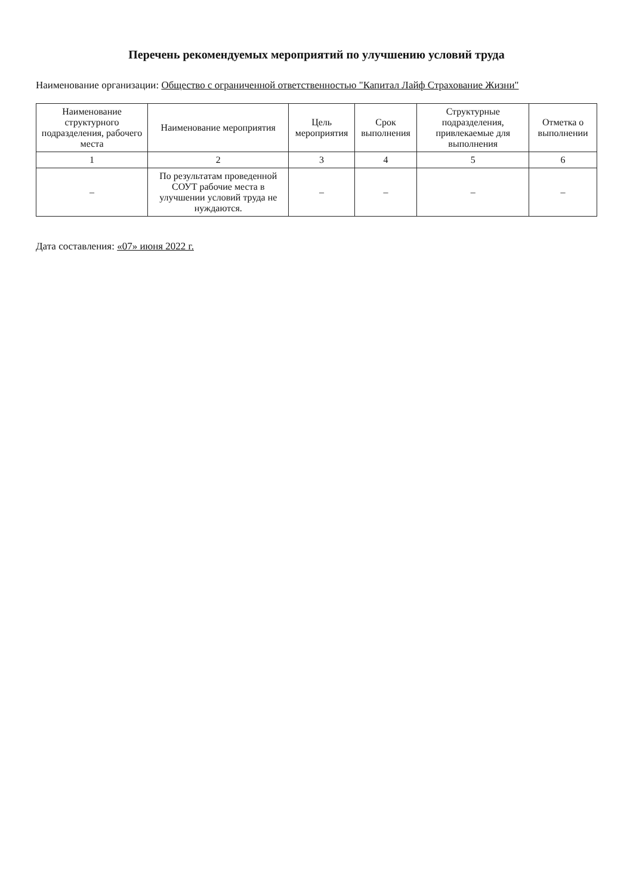Перечень рекомендуемых мероприятий по улучшению условий труда
Наименование организации: Общество с ограниченной ответственностью "Капитал Лайф Страхование Жизни"
| Наименование структурного подразделения, рабочего места | Наименование мероприятия | Цель мероприятия | Срок выполнения | Структурные подразделения, привлекаемые для выполнения | Отметка о выполнении |
| --- | --- | --- | --- | --- | --- |
| 1 | 2 | 3 | 4 | 5 | 6 |
| – | По результатам проведенной СОУТ рабочие места в улучшении условий труда не нуждаются. | – | – | – | – |
Дата составления: «07» июня 2022 г.